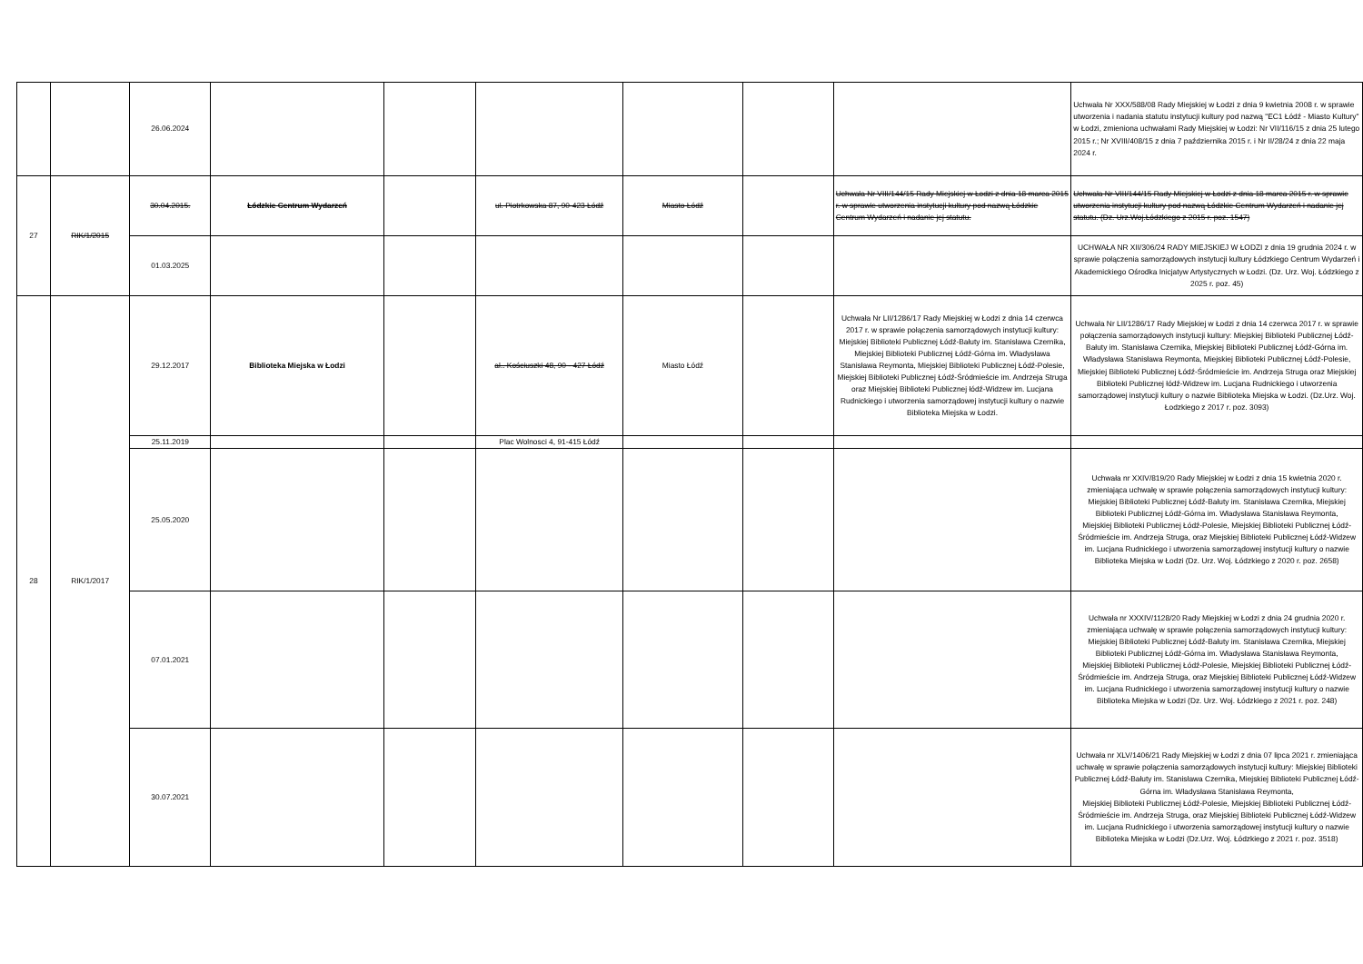| | | 26.06.2024 | | | | | | | Uchwała Nr XXX/588/08 Rady Miejskiej w Łodzi z dnia 9 kwietnia 2008 r. w sprawie utworzenia i nadania statutu instytucji kultury pod nazwą "EC1 Łódź - Miasto Kultury" w Łodzi, zmieniona uchwałami Rady Miejskiej w Łodzi: Nr VII/116/15 z dnia 25 lutego 2015 r.; Nr XVIII/408/15 z dnia 7 października 2015 r. i Nr II/28/24 z dnia 22 maja 2024 r. |
| 27 | RIK/1/2015 | 30.04.2015. | Łódzkie Centrum Wydarzeń | | ul. Piotrkowska 87, 90-423 Łódź | Miasto Łódź | | Uchwała Nr VIII/144/15 Rady Miejskiej w Łodzi z dnia 18 marca 2015 r. w sprawie utworzenia instytucji kultury pod nazwą Łódzkie Centrum Wydarzeń i nadanie jej statutu. | Uchwała Nr VIII/144/15 Rady Miejskiej w Łodzi z dnia 18 marca 2015 r. w sprawie utworzenia instytucji kultury pod nazwą Łódzkie Centrum Wydarzeń i nadanie jej statutu. (Dz. Urz.Woj.Łódzkiego z 2015 r. poz. 1547) |
| | | 01.03.2025 | | | | | | | UCHWAŁA NR XII/306/24 RADY MIEJSKIEJ W ŁODZI z dnia 19 grudnia 2024 r. w sprawie połączenia samorządowych instytucji kultury Łódzkiego Centrum Wydarzeń i Akademickiego Ośrodka Inicjatyw Artystycznych w Łodzi. (Dz. Urz. Woj. Łódzkiego z 2025 r. poz. 45) |
| 28 | RIK/1/2017 | 29.12.2017 | Biblioteka Miejska w Łodzi | | al.. Kościuszki 48, 90 - 427 Łódź | Miasto Łódź | | Uchwała Nr LII/1286/17 Rady Miejskiej w Łodzi z dnia 14 czerwca 2017 r. w sprawie połączenia samorządowych instytucji kultury: Miejskiej Biblioteki Publicznej Łódź-Bałuty im. Stanisława Czernika, Miejskiej Biblioteki Publicznej Łódź-Górna im. Władysława Stanisława Reymonta, Miejskiej Biblioteki Publicznej Łódź-Polesie, Miejskiej Biblioteki Publicznej Łódź-Śródmieście im. Andrzeja Struga oraz Miejskiej Biblioteki Publicznej łódź-Widzew im. Lucjana Rudnickiego i utworzenia samorządowej instytucji kultury o nazwie Biblioteka Miejska w Łodzi. | Uchwała Nr LII/1286/17 Rady Miejskiej w Łodzi z dnia 14 czerwca 2017 r. w sprawie połączenia samorządowych instytucji kultury: Miejskiej Biblioteki Publicznej Łódź-Bałuty im. Stanisława Czernika, Miejskiej Biblioteki Publicznej Łódź-Górna im. Władysława Stanisława Reymonta, Miejskiej Biblioteki Publicznej Łódź-Polesie, Miejskiej Biblioteki Publicznej Łódź-Śródmieście im. Andrzeja Struga oraz Miejskiej Biblioteki Publicznej łódź-Widzew im. Lucjana Rudnickiego i utworzenia samorządowej instytucji kultury o nazwie Biblioteka Miejska w Łodzi. (Dz.Urz. Woj. Łodzkiego z 2017 r. poz. 3093) |
| | | 25.11.2019 | | | Plac Wolnosci 4, 91-415 Łódź | | | | |
| | | 25.05.2020 | | | | | | | Uchwała nr XXIV/819/20 Rady Miejskiej w Łodzi z dnia 15 kwietnia 2020 r. zmieniająca uchwałę w sprawie połączenia samorządowych instytucji kultury: Miejskiej Biblioteki Publicznej Łódź-Bałuty im. Stanisława Czernika, Miejskiej Biblioteki Publicznej Łódź-Górna im. Władysława Stanisława Reymonta, Miejskiej Biblioteki Publicznej Łódź-Polesie, Miejskiej Biblioteki Publicznej Łódź-Śródmieście im. Andrzeja Struga, oraz Miejskiej Biblioteki Publicznej Łódź-Widzew im. Lucjana Rudnickiego i utworzenia samorządowej instytucji kultury o nazwie Biblioteka Miejska w Łodzi (Dz. Urz. Woj. Łódzkiego z 2020 r. poz. 2658) |
| | | 07.01.2021 | | | | | | | Uchwała nr XXXIV/1128/20 Rady Miejskiej w Łodzi z dnia 24 grudnia 2020 r. zmieniająca uchwałę w sprawie połączenia samorządowych instytucji kultury: Miejskiej Biblioteki Publicznej Łódź-Bałuty im. Stanisława Czernika, Miejskiej Biblioteki Publicznej Łódź-Górna im. Władysława Stanisława Reymonta, Miejskiej Biblioteki Publicznej Łódź-Polesie, Miejskiej Biblioteki Publicznej Łódź-Śródmieście im. Andrzeja Struga, oraz Miejskiej Biblioteki Publicznej Łódź-Widzew im. Lucjana Rudnickiego i utworzenia samorządowej instytucji kultury o nazwie Biblioteka Miejska w Łodzi (Dz. Urz. Woj. Łódzkiego z 2021 r. poz. 248) |
| | | 30.07.2021 | | | | | | | Uchwała nr XLV/1406/21 Rady Miejskiej w Łodzi z dnia 07 lipca 2021 r. zmieniająca uchwałę w sprawie połączenia samorządowych instytucji kultury: Miejskiej Biblioteki Publicznej Łódź-Bałuty im. Stanisława Czernika, Miejskiej Biblioteki Publicznej Łódź-Górna im. Władysława Stanisława Reymonta, Miejskiej Biblioteki Publicznej Łódź-Polesie, Miejskiej Biblioteki Publicznej Łódź-Śródmieście im. Andrzeja Struga, oraz Miejskiej Biblioteki Publicznej Łódź-Widzew im. Lucjana Rudnickiego i utworzenia samorządowej instytucji kultury o nazwie Biblioteka Miejska w Łodzi (Dz.Urz. Woj. Łódzkiego z 2021 r. poz. 3518) |